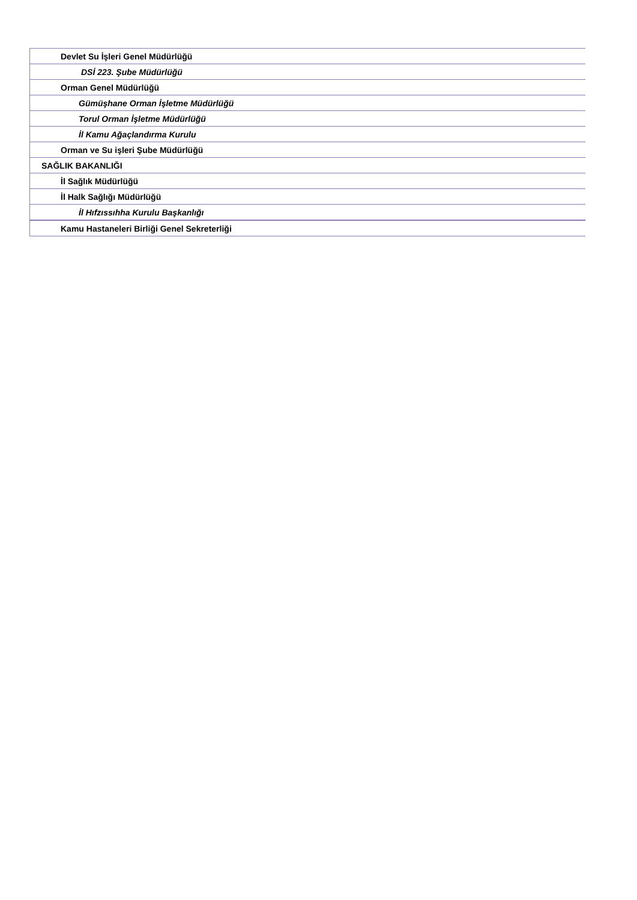| Devlet Su İşleri Genel Müdürlüğü |
| DSİ 223. Şube Müdürlüğü |
| Orman Genel Müdürlüğü |
| Gümüşhane Orman İşletme Müdürlüğü |
| Torul Orman İşletme Müdürlüğü |
| İl Kamu Ağaçlandırma Kurulu |
| Orman ve Su işleri Şube Müdürlüğü |
| SAĞLIK BAKANLIĞI |
| İl Sağlık Müdürlüğü |
| İl Halk Sağlığı Müdürlüğü |
| İl Hıfzıssıhha Kurulu Başkanlığı |
| Kamu Hastaneleri Birliği Genel Sekreterliği |